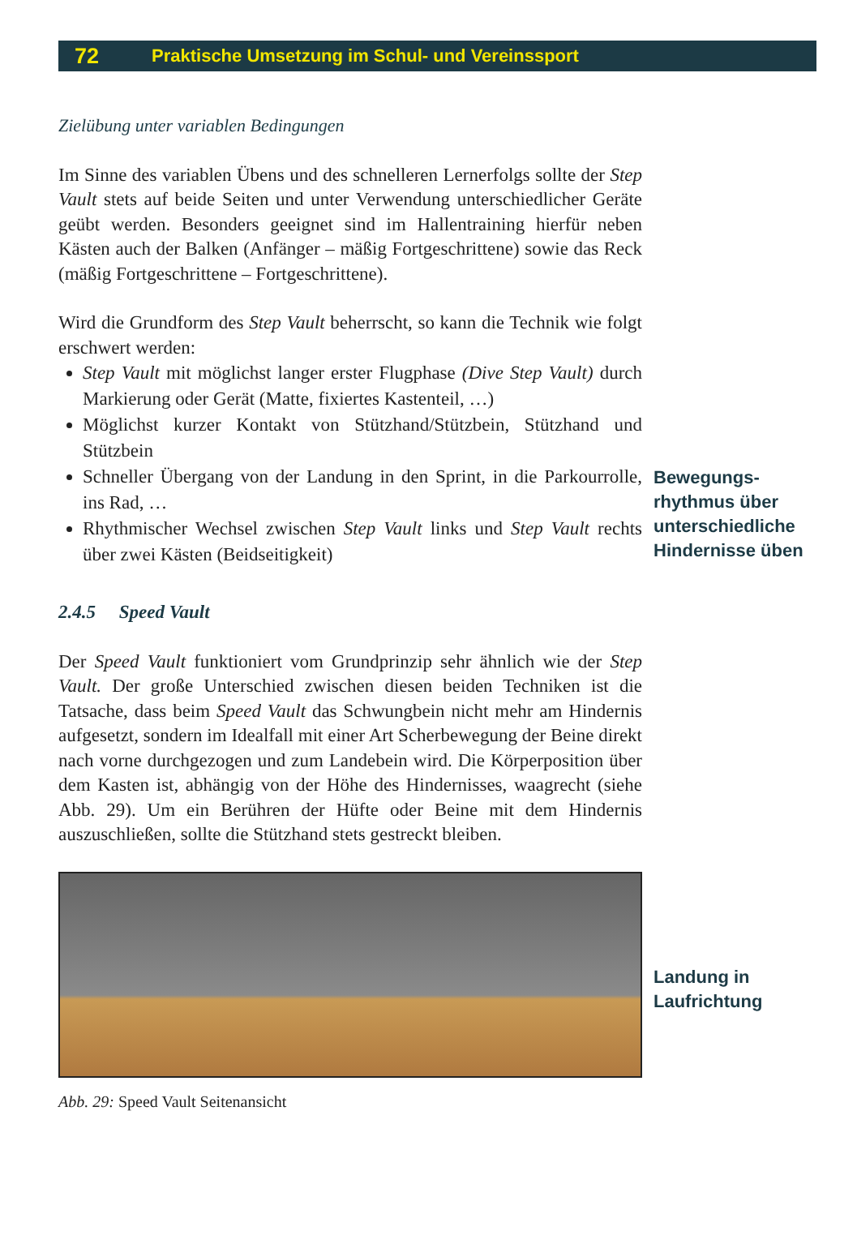72 Praktische Umsetzung im Schul- und Vereinssport
Zielübung unter variablen Bedingungen
Im Sinne des variablen Übens und des schnelleren Lernerfolgs sollte der Step Vault stets auf beide Seiten und unter Verwendung unterschiedlicher Geräte geübt werden. Besonders geeignet sind im Hallentraining hierfür neben Kästen auch der Balken (Anfänger – mäßig Fortgeschrittene) sowie das Reck (mäßig Fortgeschrittene – Fortgeschrittene).
Wird die Grundform des Step Vault beherrscht, so kann die Technik wie folgt erschwert werden:
Step Vault mit möglichst langer erster Flugphase (Dive Step Vault) durch Markierung oder Gerät (Matte, fixiertes Kastenteil, …)
Möglichst kurzer Kontakt von Stützhand/Stützbein, Stützhand und Stützbein
Schneller Übergang von der Landung in den Sprint, in die Parkourrolle, ins Rad, …
Rhythmischer Wechsel zwischen Step Vault links und Step Vault rechts über zwei Kästen (Beidseitigkeit)
Bewegungs­rhythmus über unterschiedliche Hindernisse üben
2.4.5 Speed Vault
Der Speed Vault funktioniert vom Grundprinzip sehr ähnlich wie der Step Vault. Der große Unterschied zwischen diesen beiden Techniken ist die Tatsache, dass beim Speed Vault das Schwungbein nicht mehr am Hindernis aufgesetzt, sondern im Idealfall mit einer Art Scherbewegung der Beine direkt nach vorne durchgezogen und zum Landebein wird. Die Körperposition über dem Kasten ist, abhängig von der Höhe des Hindernisses, waagrecht (siehe Abb. 29). Um ein Berühren der Hüfte oder Beine mit dem Hindernis auszuschließen, sollte die Stützhand stets gestreckt bleiben.
Landung in Laufrichtung
Abb. 29: Speed Vault Seitenansicht